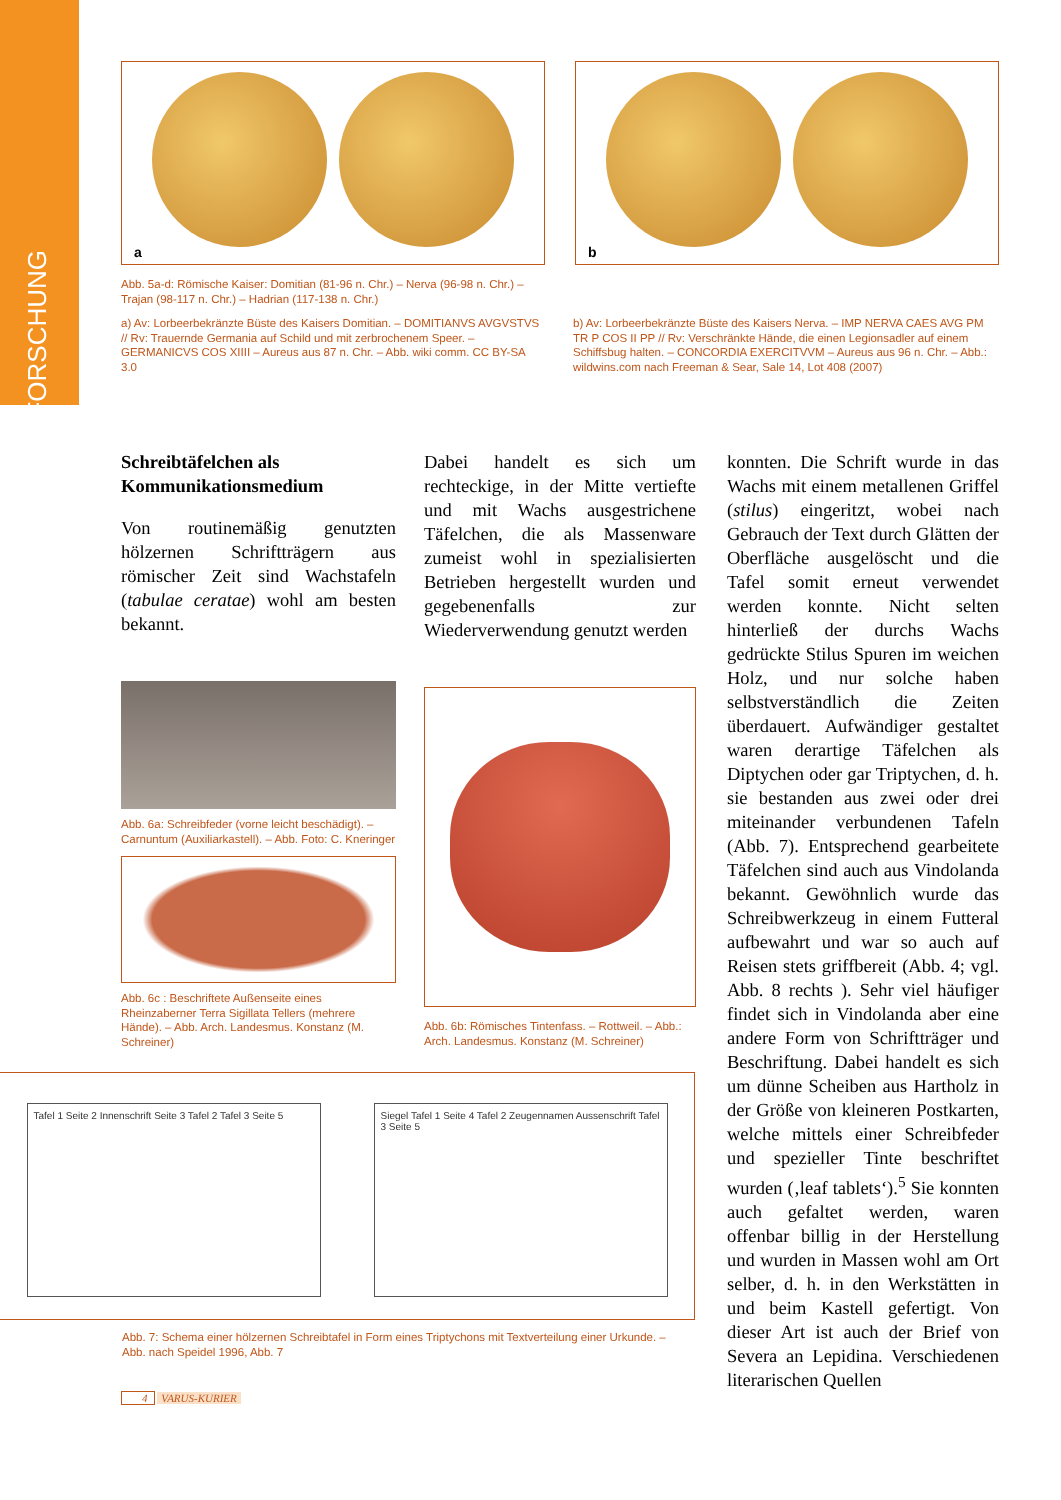FORSCHUNG
a
b
Abb. 5a-d: Römische Kaiser: Domitian (81-96 n. Chr.) – Nerva (96-98 n. Chr.) – Trajan (98-117 n. Chr.) – Hadrian (117-138 n. Chr.)
a) Av: Lorbeerbekränzte Büste des Kaisers Domitian. – DOMITIANVS AVGVSTVS // Rv: Trauernde Germania auf Schild und mit zerbrochenem Speer. – GERMANICVS COS XIIII – Aureus aus 87 n. Chr. – Abb. wiki comm. CC BY-SA 3.0
b) Av: Lorbeerbekränzte Büste des Kaisers Nerva. – IMP NERVA CAES AVG PM TR P COS II PP // Rv: Verschränkte Hände, die einen Legionsadler auf einem Schiffsbug halten. – CONCORDIA EXERCITVVM – Aureus aus 96 n. Chr. – Abb.: wildwins.com nach Freeman & Sear, Sale 14, Lot 408 (2007)
Schreibtäfelchen als Kommunikationsmedium
Von routinemäßig genutzten hölzernen Schriftträgern aus römischer Zeit sind Wachstafeln (tabulae ceratae) wohl am besten bekannt.
Abb. 6a: Schreibfeder (vorne leicht beschädigt). – Carnuntum (Auxiliarkastell). – Abb. Foto: C. Kneringer
Abb. 6c : Beschriftete Außenseite eines Rheinzaberner Terra Sigillata Tellers (mehrere Hände). – Abb. Arch. Landesmus. Konstanz (M. Schreiner)
Dabei handelt es sich um rechteckige, in der Mitte vertiefte und mit Wachs ausgestrichene Täfelchen, die als Massenware zumeist wohl in spezialisierten Betrieben hergestellt wurden und gegebenenfalls zur Wiederverwendung genutzt werden
Abb. 6b: Römisches Tintenfass. – Rottweil. – Abb.: Arch. Landesmus. Konstanz (M. Schreiner)
konnten. Die Schrift wurde in das Wachs mit einem metallenen Griffel (stilus) eingeritzt, wobei nach Gebrauch der Text durch Glätten der Oberfläche ausgelöscht und die Tafel somit erneut verwendet werden konnte. Nicht selten hinterließ der durchs Wachs gedrückte Stilus Spuren im weichen Holz, und nur solche haben selbstverständlich die Zeiten überdauert. Aufwändiger gestaltet waren derartige Täfelchen als Diptychen oder gar Triptychen, d. h. sie bestanden aus zwei oder drei miteinander verbundenen Tafeln (Abb. 7). Entsprechend gearbeitete Täfelchen sind auch aus Vindolanda bekannt. Gewöhnlich wurde das Schreibwerkzeug in einem Futteral aufbewahrt und war so auch auf Reisen stets griffbereit (Abb. 4; vgl. Abb. 8 rechts ). Sehr viel häufiger findet sich in Vindolanda aber eine andere Form von Schriftträger und Beschriftung. Dabei handelt es sich um dünne Scheiben aus Hartholz in der Größe von kleineren Postkarten, welche mittels einer Schreibfeder und spezieller Tinte beschriftet wurden (‚leaf tablets‘).<sup>5</sup> Sie konnten auch gefaltet werden, waren offenbar billig in der Herstellung und wurden in Massen wohl am Ort selber, d. h. in den Werkstätten in und beim Kastell gefertigt. Von dieser Art ist auch der Brief von Severa an Lepidina. Verschiedenen literarischen Quellen
Tafel 1 Seite 2 Innenschrift Seite 3 Tafel 2 Tafel 3 Seite 5
Siegel Tafel 1 Seite 4 Tafel 2 Zeugennamen Aussenschrift Tafel 3 Seite 5
Abb. 7: Schema einer hölzernen Schreibtafel in Form eines Triptychons mit Textverteilung einer Urkunde. – Abb. nach Speidel 1996, Abb. 7
4 VARUS-KURIER